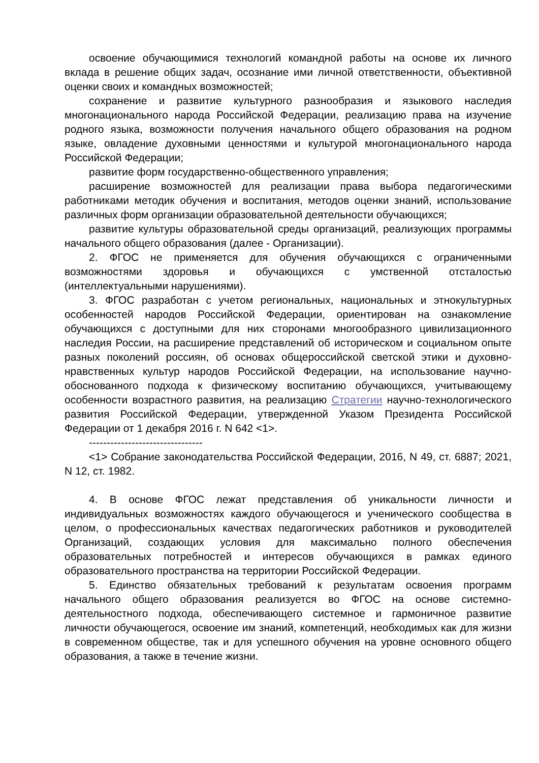освоение обучающимися технологий командной работы на основе их личного вклада в решение общих задач, осознание ими личной ответственности, объективной оценки своих и командных возможностей;
сохранение и развитие культурного разнообразия и языкового наследия многонационального народа Российской Федерации, реализацию права на изучение родного языка, возможности получения начального общего образования на родном языке, овладение духовными ценностями и культурой многонационального народа Российской Федерации;
развитие форм государственно-общественного управления;
расширение возможностей для реализации права выбора педагогическими работниками методик обучения и воспитания, методов оценки знаний, использование различных форм организации образовательной деятельности обучающихся;
развитие культуры образовательной среды организаций, реализующих программы начального общего образования (далее - Организации).
2. ФГОС не применяется для обучения обучающихся с ограниченными возможностями здоровья и обучающихся с умственной отсталостью (интеллектуальными нарушениями).
3. ФГОС разработан с учетом региональных, национальных и этнокультурных особенностей народов Российской Федерации, ориентирован на ознакомление обучающихся с доступными для них сторонами многообразного цивилизационного наследия России, на расширение представлений об историческом и социальном опыте разных поколений россиян, об основах общероссийской светской этики и духовно-нравственных культур народов Российской Федерации, на использование научно-обоснованного подхода к физическому воспитанию обучающихся, учитывающему особенности возрастного развития, на реализацию Стратегии научно-технологического развития Российской Федерации, утвержденной Указом Президента Российской Федерации от 1 декабря 2016 г. N 642 <1>.
--------------------------------
<1> Собрание законодательства Российской Федерации, 2016, N 49, ст. 6887; 2021, N 12, ст. 1982.
4. В основе ФГОС лежат представления об уникальности личности и индивидуальных возможностях каждого обучающегося и ученического сообщества в целом, о профессиональных качествах педагогических работников и руководителей Организаций, создающих условия для максимально полного обеспечения образовательных потребностей и интересов обучающихся в рамках единого образовательного пространства на территории Российской Федерации.
5. Единство обязательных требований к результатам освоения программ начального общего образования реализуется во ФГОС на основе системно-деятельностного подхода, обеспечивающего системное и гармоничное развитие личности обучающегося, освоение им знаний, компетенций, необходимых как для жизни в современном обществе, так и для успешного обучения на уровне основного общего образования, а также в течение жизни.